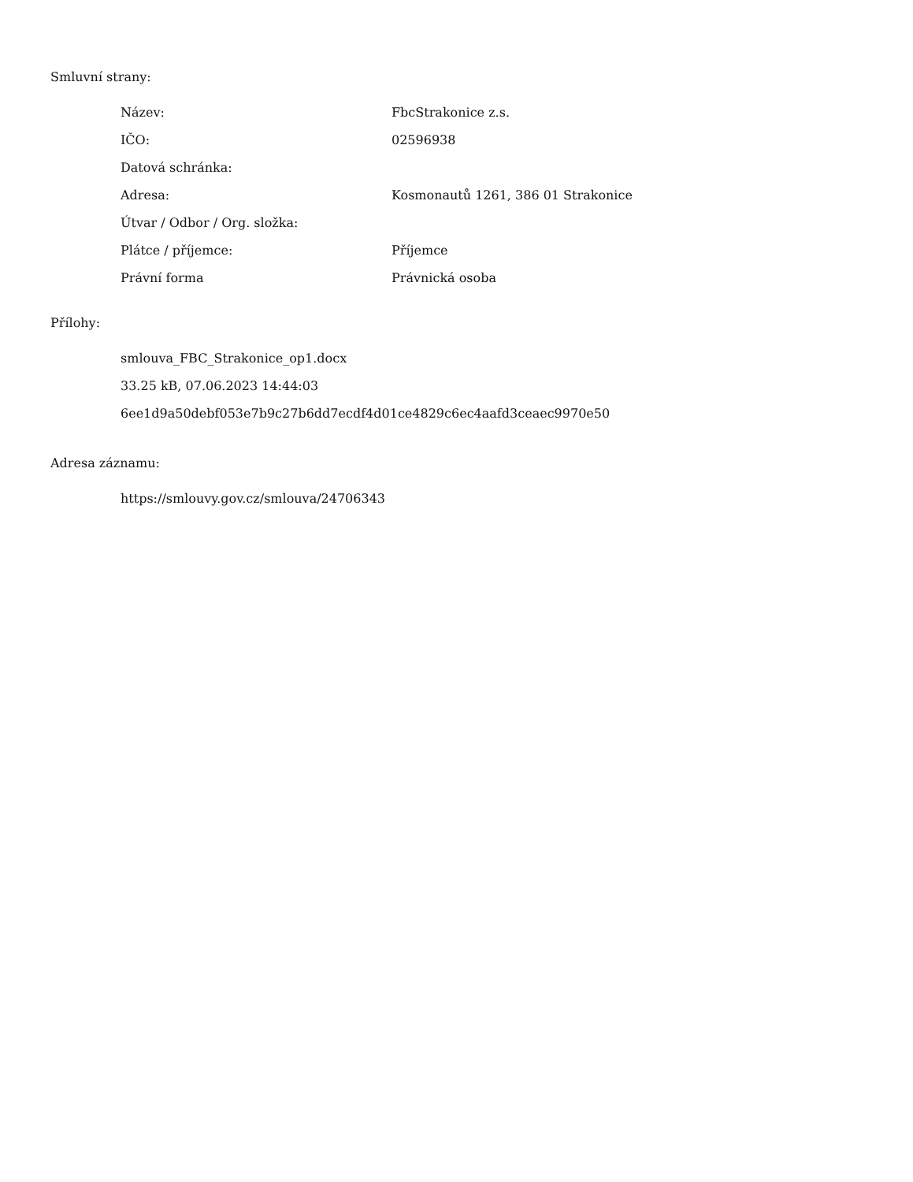Smluvní strany:
| Název: | FbcStrakonice z.s. |
| IČO: | 02596938 |
| Datová schránka: | |
| Adresa: | Kosmonautů 1261, 386 01 Strakonice |
| Útvar / Odbor / Org. složka: | |
| Plátce / příjemce: | Příjemce |
| Právní forma | Právnická osoba |
Přílohy:
smlouva_FBC_Strakonice_op1.docx
33.25 kB, 07.06.2023 14:44:03
6ee1d9a50debf053e7b9c27b6dd7ecdf4d01ce4829c6ec4aafd3ceaec9970e50
Adresa záznamu:
https://smlouvy.gov.cz/smlouva/24706343